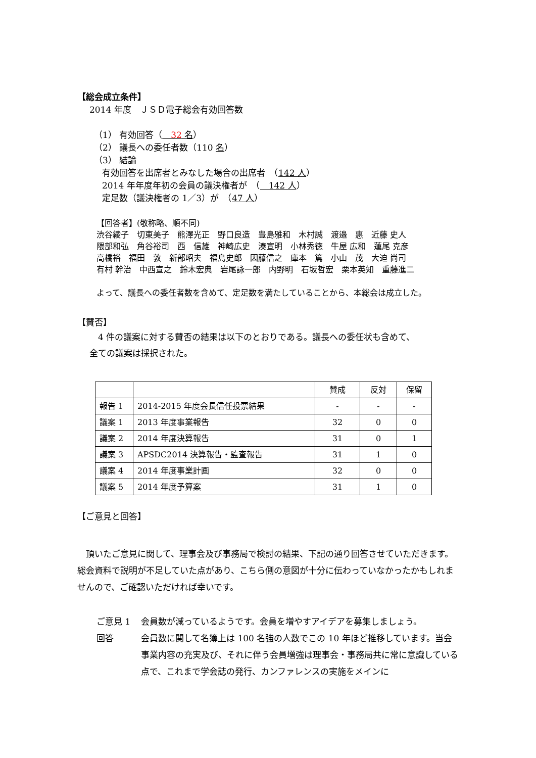【総会成立条件】
2014 年度　ＪＳＤ電子総会有効回答数
（1） 有効回答（　32 名）
（2） 議長への委任者数（110 名）
（3） 結論
有効回答を出席者とみなした場合の出席者　（142 人）
2014 年年度年初の会員の議決権者が　（　142 人）
定足数（議決権者の 1／3）が　（47 人）
【回答者】(敬称略、順不同)
渋谷綾子　切東美子　熊澤光正　野口良造　豊島雅和　木村誠　渡邉　惠　近藤 史人
隈部和弘　角谷裕司　西　信雄　神崎広史　湊宣明　小林秀徳　牛屋 広和　蓮尾 克彦
高橋裕　福田　敦　新部昭夫　福島史郎　因藤信之　庫本　篤　小山　茂　大迫 尚司
有村 幹治　中西宣之　鈴木宏典　岩尾詠一郎　内野明　石坂哲宏　栗本英知　重藤進二
よって、議長への委任者数を含めて、定足数を満たしていることから、本総会は成立した。
【賛否】
　4 件の議案に対する賛否の結果は以下のとおりである。議長への委任状も含めて、
全ての議案は採択された。
| | | 賛成 | 反対 | 保留 |
| --- | --- | --- | --- | --- |
| 報告 1 | 2014-2015 年度会長信任投票結果 | - | - | - |
| 議案 1 | 2013 年度事業報告 | 32 | 0 | 0 |
| 議案 2 | 2014 年度決算報告 | 31 | 0 | 1 |
| 議案 3 | APSDC2014 決算報告・監査報告 | 31 | 1 | 0 |
| 議案 4 | 2014 年度事業計画 | 32 | 0 | 0 |
| 議案 5 | 2014 年度予算案 | 31 | 1 | 0 |
【ご意見と回答】
　頂いたご意見に関して、理事会及び事務局で検討の結果、下記の通り回答させていただきます。総会資料で説明が不足していた点があり、こちら側の意図が十分に伝わっていなかったかもしれませんので、ご確認いただければ幸いです。
ご意見 1 会員数が減っているようです。会員を増やすアイデアを募集しましょう。
回答 会員数に関して名簿上は 100 名強の人数でこの 10 年ほど推移しています。当会事業内容の充実及び、それに伴う会員増強は理事会・事務局共に常に意識している点で、これまで学会誌の発行、カンファレンスの実施をメインに